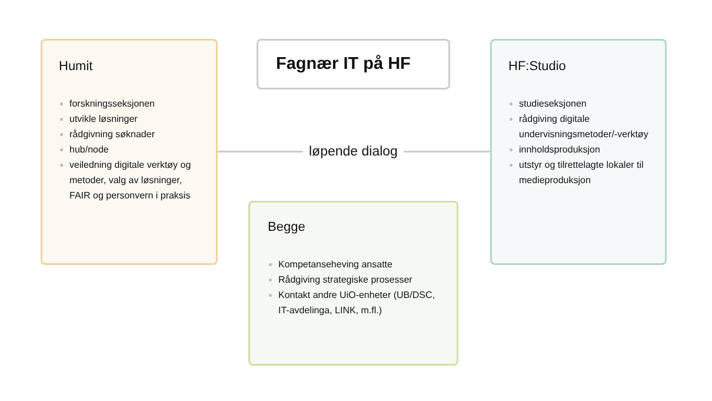Fagnær IT på HF
Humit
forskningsseksjonen
utvikle løsninger
rådgivning søknader
hub/node
veiledning digitale verktøy og metoder, valg av løsninger, FAIR og personvern i praksis
løpende dialog
HF:Studio
studieseksjonen
rådgiving digitale undervisningsmetoder/-verktøy
innholdsproduksjon
utstyr og tilrettelagte lokaler til medieproduksjon
Begge
Kompetanseheving ansatte
Rådgiving strategiske prosesser
Kontakt andre UiO-enheter (UB/DSC, IT-avdelinga, LINK, m.fl.)